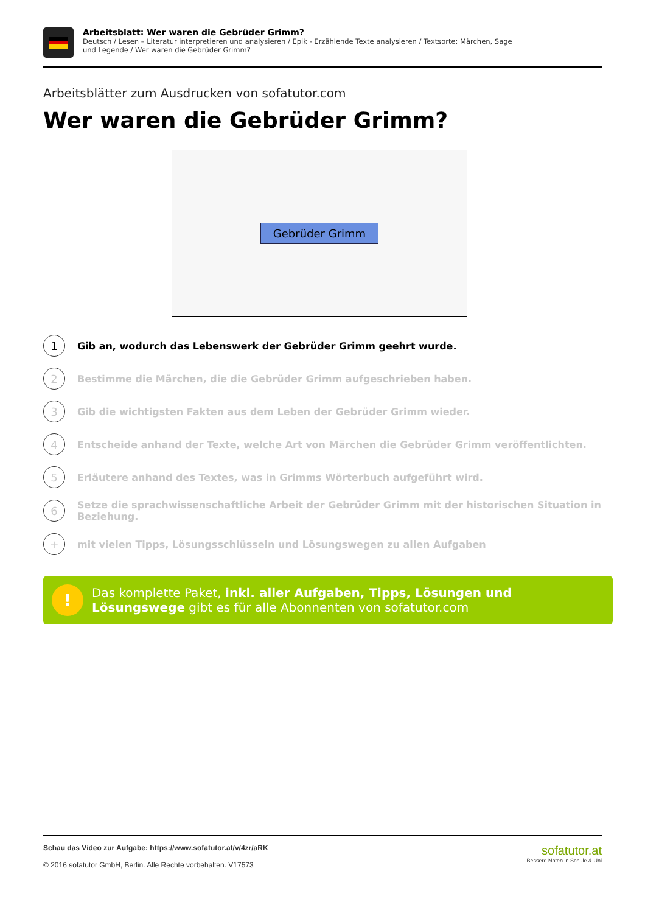Arbeitsblatt: Wer waren die Gebrüder Grimm?
Deutsch / Lesen – Literatur interpretieren und analysieren / Epik - Erzählende Texte analysieren / Textsorte: Märchen, Sage und Legende / Wer waren die Gebrüder Grimm?
Arbeitsblätter zum Ausdrucken von sofatutor.com
Wer waren die Gebrüder Grimm?
Gebrüder Grimm
1
Gib an, wodurch das Lebenswerk der Gebrüder Grimm geehrt wurde.
2
Bestimme die Märchen, die die Gebrüder Grimm aufgeschrieben haben.
3
Gib die wichtigsten Fakten aus dem Leben der Gebrüder Grimm wieder.
4
Entscheide anhand der Texte, welche Art von Märchen die Gebrüder Grimm veröffentlichten.
5
Erläutere anhand des Textes, was in Grimms Wörterbuch aufgeführt wird.
6
Setze die sprachwissenschaftliche Arbeit der Gebrüder Grimm mit der historischen Situation in Beziehung.
+
mit vielen Tipps, Lösungsschlüsseln und Lösungswegen zu allen Aufgaben
!
Das komplette Paket, inkl. aller Aufgaben, Tipps, Lösungen und Lösungswege gibt es für alle Abonnenten von sofatutor.com
Schau das Video zur Aufgabe: https://www.sofatutor.at/v/4zr/aRK
© 2016 sofatutor GmbH, Berlin. Alle Rechte vorbehalten. V17573
sofatutor.at
Bessere Noten in Schule & Uni